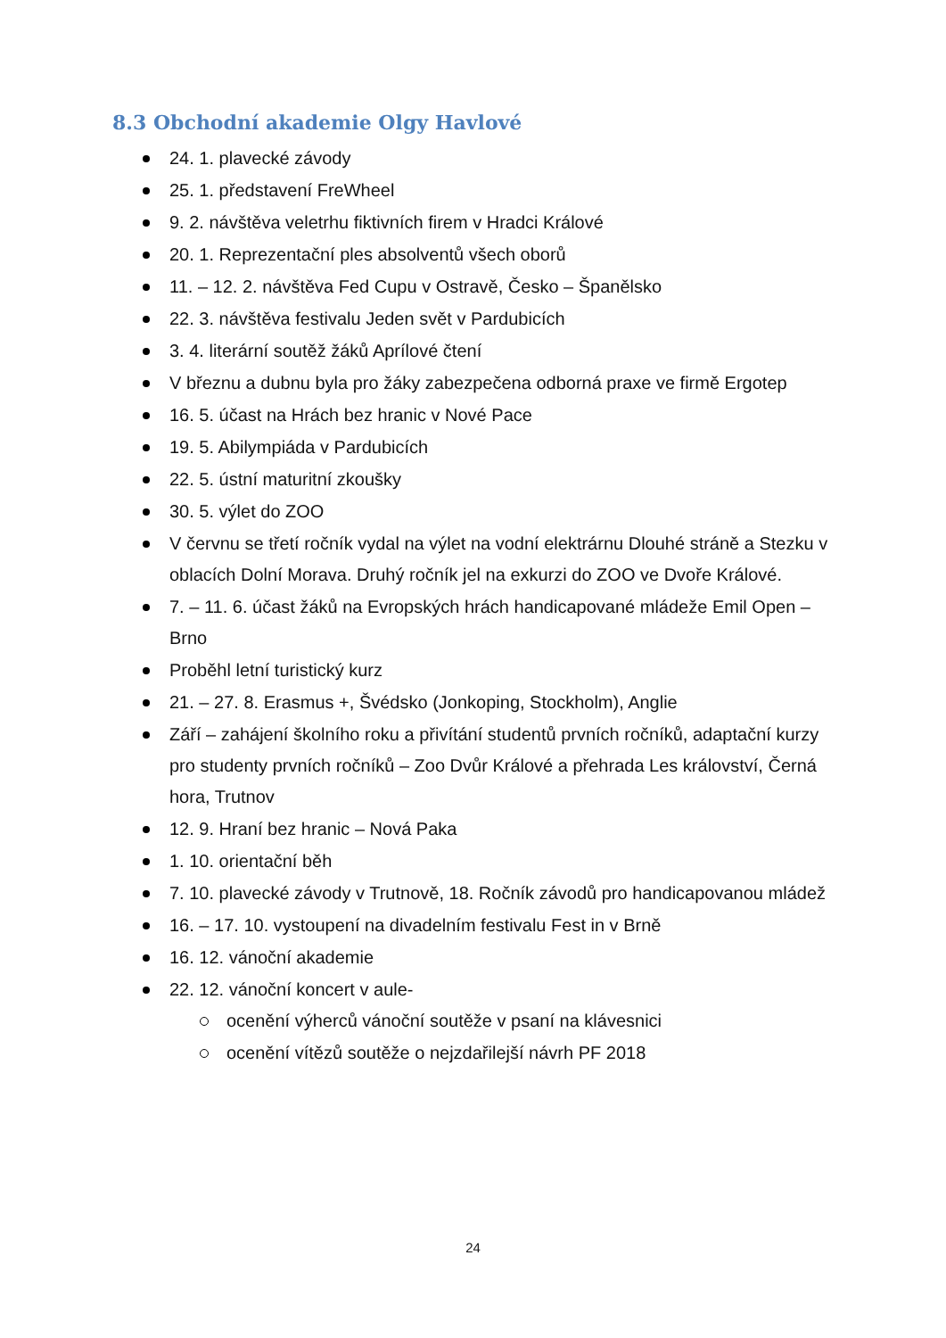8.3 Obchodní akademie Olgy Havlové
24. 1. plavecké závody
25. 1. představení FreWheel
9. 2. návštěva veletrhu fiktivních firem v Hradci Králové
20. 1. Reprezentační ples absolventů všech oborů
11. – 12. 2. návštěva Fed Cupu v Ostravě, Česko – Španělsko
22. 3. návštěva festivalu Jeden svět v Pardubicích
3. 4. literární soutěž žáků Aprílové čtení
V březnu a dubnu byla pro žáky zabezpečena odborná praxe ve firmě Ergotep
16. 5. účast na Hrách bez hranic v Nové Pace
19. 5. Abilympiáda v Pardubicích
22. 5. ústní maturitní zkoušky
30. 5. výlet do ZOO
V červnu se třetí ročník vydal na výlet na vodní elektrárnu Dlouhé stráně a Stezku v oblacích Dolní Morava. Druhý ročník jel na exkurzi do ZOO ve Dvoře Králové.
7. – 11. 6. účast žáků na Evropských hrách handicapované mládeže Emil Open – Brno
Proběhl letní turistický kurz
21. – 27. 8. Erasmus +, Švédsko (Jonkoping, Stockholm), Anglie
Září – zahájení školního roku a přivítání studentů prvních ročníků, adaptační kurzy pro studenty prvních ročníků – Zoo Dvůr Králové a přehrada Les království, Černá hora, Trutnov
12. 9. Hraní bez hranic – Nová Paka
1. 10. orientační běh
7. 10. plavecké závody v Trutnově, 18. Ročník závodů pro handicapovanou mládež
16. – 17. 10. vystoupení na divadelním festivalu Fest in v Brně
16. 12. vánoční akademie
22. 12. vánoční koncert v aule-
ocenění výherců vánoční soutěže v psaní na klávesnici
ocenění vítězů soutěže o nejzdařilejší návrh PF 2018
24